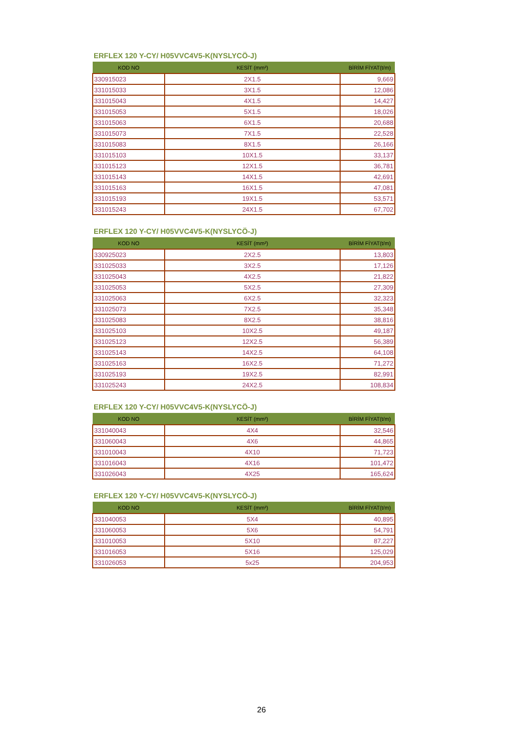ERFLEX 120 Y-CY/ H05VVC4V5-K(NYSLYCÖ-J)
| KOD NO | KESİT (mm²) | BİRİM FİYAT(t/m) |
| --- | --- | --- |
| 330915023 | 2X1.5 | 9,669 |
| 331015033 | 3X1.5 | 12,086 |
| 331015043 | 4X1.5 | 14,427 |
| 331015053 | 5X1.5 | 18,026 |
| 331015063 | 6X1.5 | 20,688 |
| 331015073 | 7X1.5 | 22,528 |
| 331015083 | 8X1.5 | 26,166 |
| 331015103 | 10X1.5 | 33,137 |
| 331015123 | 12X1.5 | 36,781 |
| 331015143 | 14X1.5 | 42,691 |
| 331015163 | 16X1.5 | 47,081 |
| 331015193 | 19X1.5 | 53,571 |
| 331015243 | 24X1.5 | 67,702 |
ERFLEX 120 Y-CY/ H05VVC4V5-K(NYSLYCÖ-J)
| KOD NO | KESİT (mm²) | BİRİM FİYAT(t/m) |
| --- | --- | --- |
| 330925023 | 2X2.5 | 13,803 |
| 331025033 | 3X2.5 | 17,126 |
| 331025043 | 4X2.5 | 21,822 |
| 331025053 | 5X2.5 | 27,309 |
| 331025063 | 6X2.5 | 32,323 |
| 331025073 | 7X2.5 | 35,348 |
| 331025083 | 8X2.5 | 38,816 |
| 331025103 | 10X2.5 | 49,187 |
| 331025123 | 12X2.5 | 56,389 |
| 331025143 | 14X2.5 | 64,108 |
| 331025163 | 16X2.5 | 71,272 |
| 331025193 | 19X2.5 | 82,991 |
| 331025243 | 24X2.5 | 108,834 |
ERFLEX 120 Y-CY/ H05VVC4V5-K(NYSLYCÖ-J)
| KOD NO | KESİT (mm²) | BİRİM FİYAT(t/m) |
| --- | --- | --- |
| 331040043 | 4X4 | 32,546 |
| 331060043 | 4X6 | 44,865 |
| 331010043 | 4X10 | 71,723 |
| 331016043 | 4X16 | 101,472 |
| 331026043 | 4X25 | 165,624 |
ERFLEX 120 Y-CY/ H05VVC4V5-K(NYSLYCÖ-J)
| KOD NO | KESİT (mm²) | BİRİM FİYAT(t/m) |
| --- | --- | --- |
| 331040053 | 5X4 | 40,895 |
| 331060053 | 5X6 | 54,791 |
| 331010053 | 5X10 | 87,227 |
| 331016053 | 5X16 | 125,029 |
| 331026053 | 5x25 | 204,953 |
26